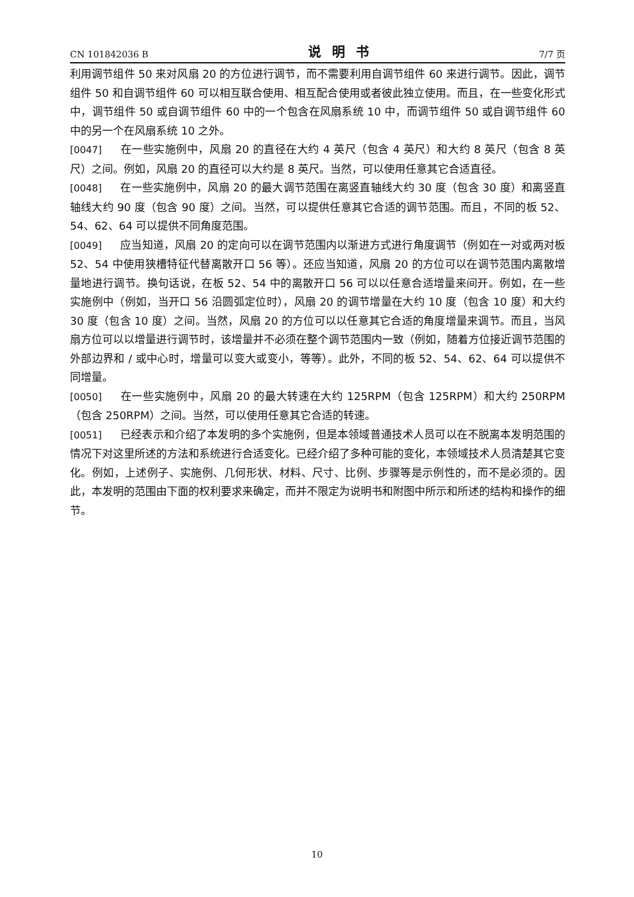CN 101842036 B 说明书 7/7 页
利用调节组件 50 来对风扇 20 的方位进行调节，而不需要利用自调节组件 60 来进行调节。因此，调节组件 50 和自调节组件 60 可以相互联合使用、相互配合使用或者彼此独立使用。而且，在一些变化形式中，调节组件 50 或自调节组件 60 中的一个包含在风扇系统 10 中，而调节组件 50 或自调节组件 60 中的另一个在风扇系统 10 之外。
[0047] 在一些实施例中，风扇 20 的直径在大约 4 英尺（包含 4 英尺）和大约 8 英尺（包含 8 英尺）之间。例如，风扇 20 的直径可以大约是 8 英尺。当然，可以使用任意其它合适直径。
[0048] 在一些实施例中，风扇 20 的最大调节范围在离竖直轴线大约 30 度（包含 30 度）和离竖直轴线大约 90 度（包含 90 度）之间。当然，可以提供任意其它合适的调节范围。而且，不同的板 52、54、62、64 可以提供不同角度范围。
[0049] 应当知道，风扇 20 的定向可以在调节范围内以渐进方式进行角度调节（例如在一对或两对板 52、54 中使用狭槽特征代替离散开口 56 等）。还应当知道，风扇 20 的方位可以在调节范围内离散增量地进行调节。换句话说，在板 52、54 中的离散开口 56 可以以任意合适增量来间开。例如，在一些实施例中（例如，当开口 56 沿圆弧定位时），风扇 20 的调节增量在大约 10 度（包含 10 度）和大约 30 度（包含 10 度）之间。当然，风扇 20 的方位可以以任意其它合适的角度增量来调节。而且，当风扇方位可以以增量进行调节时，该增量并不必须在整个调节范围内一致（例如，随着方位接近调节范围的外部边界和 / 或中心时，增量可以变大或变小，等等）。此外，不同的板 52、54、62、64 可以提供不同增量。
[0050] 在一些实施例中，风扇 20 的最大转速在大约 125RPM（包含 125RPM）和大约 250RPM（包含 250RPM）之间。当然，可以使用任意其它合适的转速。
[0051] 已经表示和介绍了本发明的多个实施例，但是本领域普通技术人员可以在不脱离本发明范围的情况下对这里所述的方法和系统进行合适变化。已经介绍了多种可能的变化，本领域技术人员清楚其它变化。例如，上述例子、实施例、几何形状、材料、尺寸、比例、步骤等是示例性的，而不是必须的。因此，本发明的范围由下面的权利要求来确定，而并不限定为说明书和附图中所示和所述的结构和操作的细节。
10